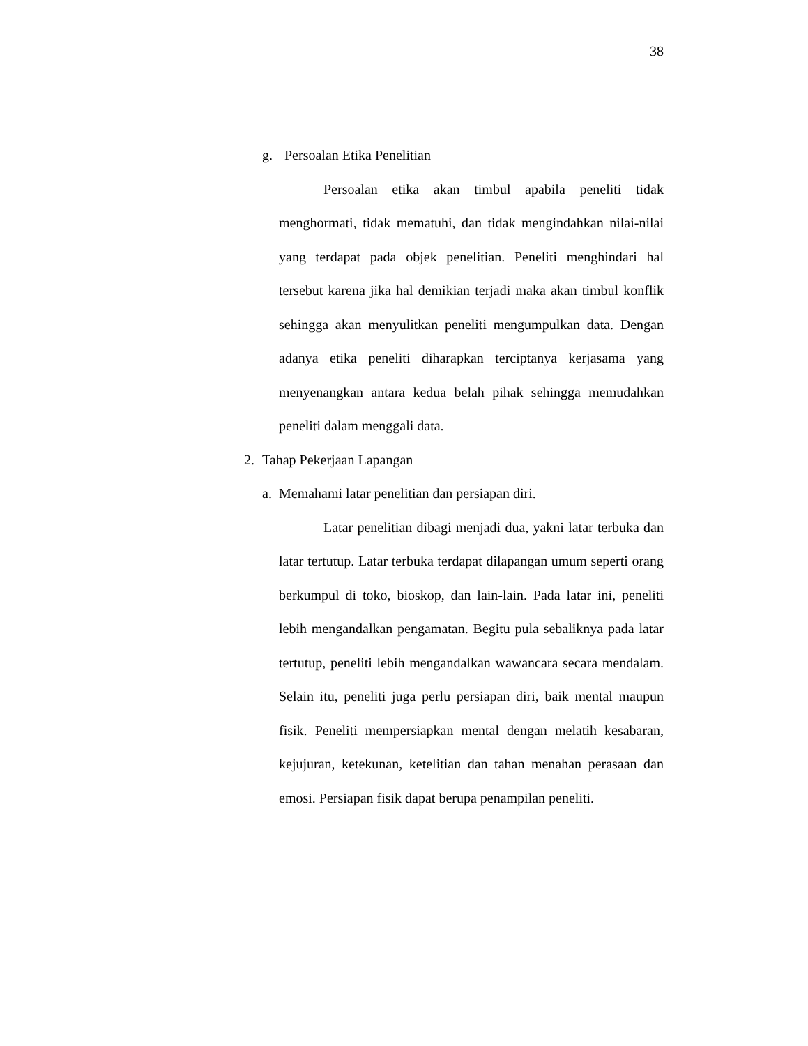38
g. Persoalan Etika Penelitian
Persoalan etika akan timbul apabila peneliti tidak menghormati, tidak mematuhi, dan tidak mengindahkan nilai-nilai yang terdapat pada objek penelitian. Peneliti menghindari hal tersebut karena jika hal demikian terjadi maka akan timbul konflik sehingga akan menyulitkan peneliti mengumpulkan data. Dengan adanya etika peneliti diharapkan terciptanya kerjasama yang menyenangkan antara kedua belah pihak sehingga memudahkan peneliti dalam menggali data.
2. Tahap Pekerjaan Lapangan
a. Memahami latar penelitian dan persiapan diri.
Latar penelitian dibagi menjadi dua, yakni latar terbuka dan latar tertutup. Latar terbuka terdapat dilapangan umum seperti orang berkumpul di toko, bioskop, dan lain-lain. Pada latar ini, peneliti lebih mengandalkan pengamatan. Begitu pula sebaliknya pada latar tertutup, peneliti lebih mengandalkan wawancara secara mendalam. Selain itu, peneliti juga perlu persiapan diri, baik mental maupun fisik. Peneliti mempersiapkan mental dengan melatih kesabaran, kejujuran, ketekunan, ketelitian dan tahan menahan perasaan dan emosi. Persiapan fisik dapat berupa penampilan peneliti.